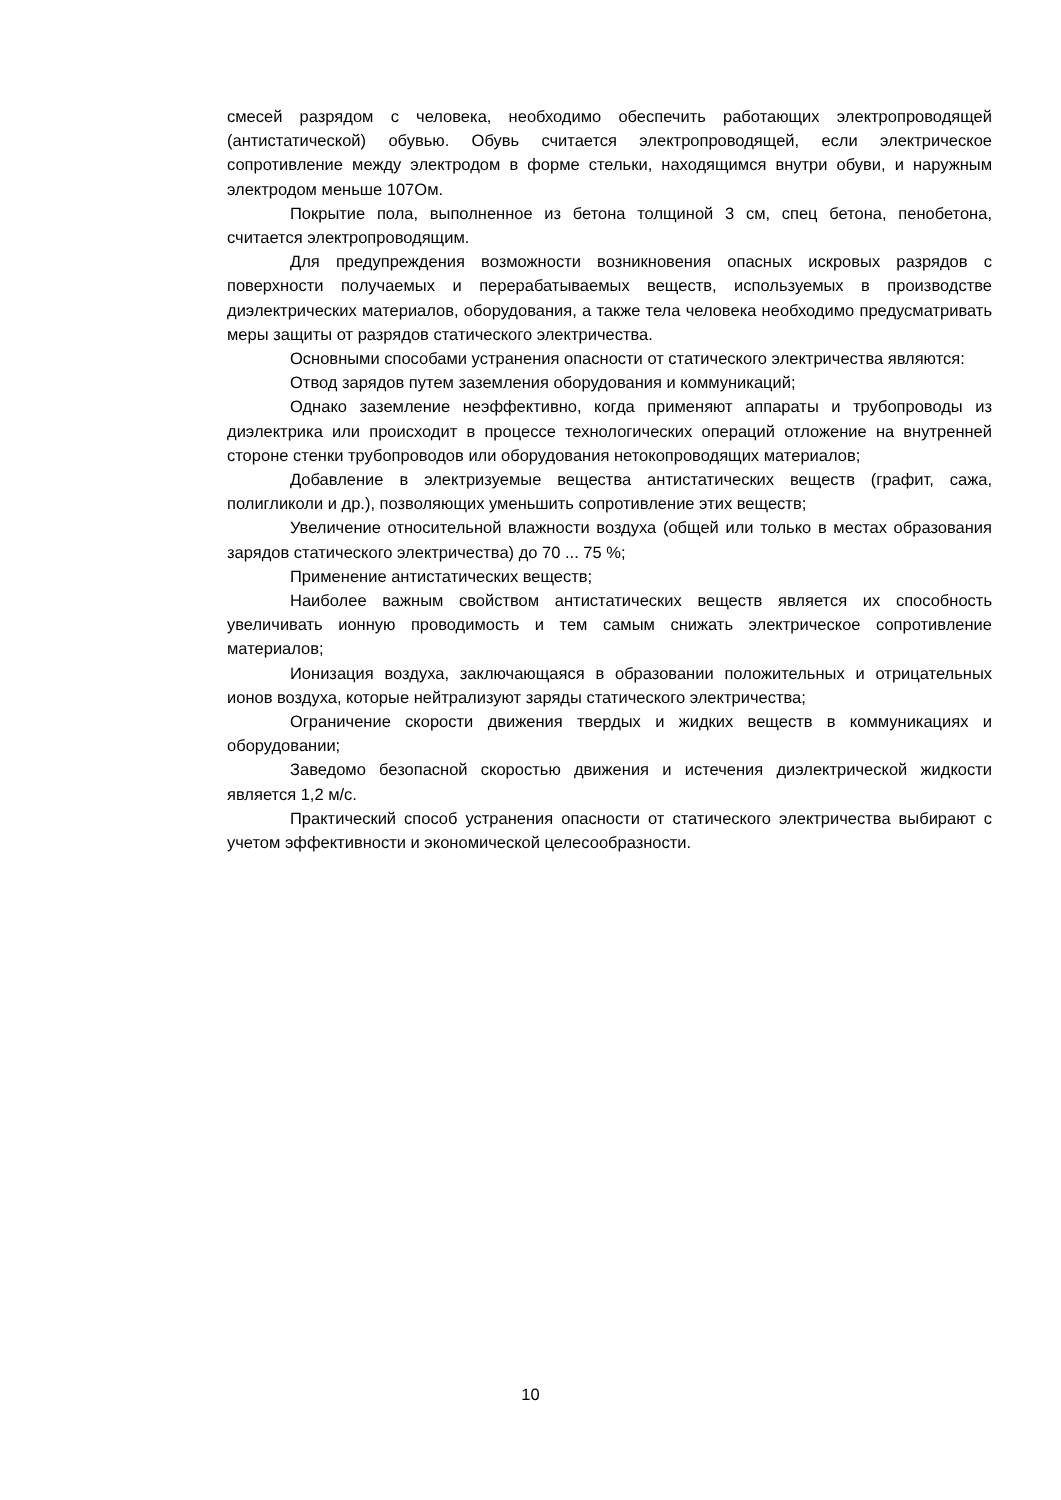смесей разрядом с человека, необходимо обеспечить работающих электропроводящей (антистатической) обувью. Обувь считается электропроводящей, если электрическое сопротивление между электродом в форме стельки, находящимся внутри обуви, и наружным электродом меньше 107Ом.
Покрытие пола, выполненное из бетона толщиной 3 см, спец бетона, пенобетона, считается электропроводящим.
Для предупреждения возможности возникновения опасных искровых разрядов с поверхности получаемых и перерабатываемых веществ, используемых в производстве диэлектрических материалов, оборудования, а также тела человека необходимо предусматривать меры защиты от разрядов статического электричества.
Основными способами устранения опасности от статического электричества являются:
Отвод зарядов путем заземления оборудования и коммуникаций;
Однако заземление неэффективно, когда применяют аппараты и трубопроводы из диэлектрика или происходит в процессе технологических операций отложение на внутренней стороне стенки трубопроводов или оборудования нетокопроводящих материалов;
Добавление в электризуемые вещества антистатических веществ (графит, сажа, полигликоли и др.), позволяющих уменьшить сопротивление этих веществ;
Увеличение относительной влажности воздуха (общей или только в местах образования зарядов статического электричества) до 70 ... 75 %;
Применение антистатических веществ;
Наиболее важным свойством антистатических веществ является их способность увеличивать ионную проводимость и тем самым снижать электрическое сопротивление материалов;
Ионизация воздуха, заключающаяся в образовании положительных и отрицательных ионов воздуха, которые нейтрализуют заряды статического электричества;
Ограничение скорости движения твердых и жидких веществ в коммуникациях и оборудовании;
Заведомо безопасной скоростью движения и истечения диэлектрической жидкости является 1,2 м/с.
Практический способ устранения опасности от статического электричества выбирают с учетом эффективности и экономической целесообразности.
10